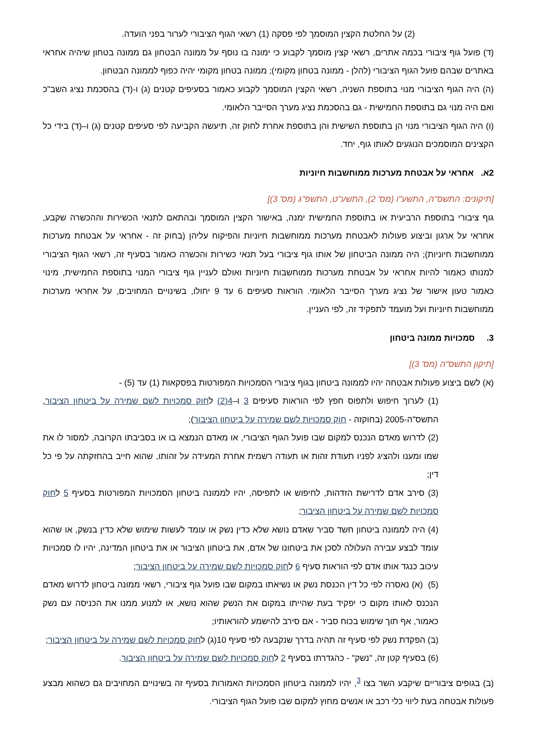(2) על החלטת הקצין המוסמך לפי פסקה (1) רשאי הגוף הציבורי לערור בפני הועדה.
(ד) פועל גוף ציבורי בכמה אתרים, רשאי קצין מוסמך לקבוע כי ימונה בו נוסף על ממונה הבטחון גם ממונה בטחון שיהיה אחראי באתרים שבהם פועל הגוף הציבורי (להלן - ממונה בטחון מקומי); ממונה בטחון מקומי יהיה כפוף לממונה הבטחון.
(ה) היה הגוף הציבורי מנוי בתוספת השניה, רשאי הקצין המוסמך לקבוע כאמור בסעיפים קטנים (ג) ו-(ד) בהסכמת נציג השב"כ ואם היה מנוי גם בתוספת החמישית - גם בהסכמת נציג מערך הסייבר הלאומי.
(ו) היה הגוף הציבורי מנוי הן בתוספת השישית והן בתוספת אחרת לחוק זה, תיעשה הקביעה לפי סעיפים קטנים (ג) ו–(ד) בידי כל הקצינים המוסמכים הנוגעים לאותו גוף, יחד.
2א. אחראי על אבטחת מערכות ממוחשבות חיוניות
[תיקונים: התשס"ה, התשע"ו (מס' 2), התשע"ט, התשפ"ג (מס' 3)]
גוף ציבורי בתוספת הרביעית או בתוספת החמישית ימנה, באישור הקצין המוסמך ובהתאם לתנאי הכשירות וההכשרה שקבע, אחראי על ארגון וביצוע פעולות לאבטחת מערכות ממוחשבות חיוניות והפיקוח עליהן (בחוק זה - אחראי על אבטחת מערכות ממוחשבות חיוניות); היה ממונה הביטחון של אותו גוף ציבורי בעל תנאי כשירות והכשרה כאמור בסעיף זה, רשאי הגוף הציבורי למנותו כאמור להיות אחראי על אבטחת מערכות ממוחשבות חיוניות ואולם לעניין גוף ציבורי המנוי בתוספת החמישית, מינוי כאמור טעון אישור של נציג מערך הסייבר הלאומי. הוראות סעיפים 6 עד 9 יחולו, בשינויים המחויבים, על אחראי מערכות ממוחשבות חיוניות ועל מועמד לתפקיד זה, לפי העניין.
3. סמכויות ממונה ביטחון
[תיקון התשס"ה (מס' 3)]
(א) לשם ביצוע פעולות אבטחה יהיו לממונה ביטחון בגוף ציבורי הסמכויות המפורטות בפסקאות (1) עד (5) -
(1) לערוך חיפוש ולתפוס חפץ לפי הוראות סעיפים 3 ו–4(2) לחוק סמכויות לשם שמירה על ביטחון הציבור, התשס"ה-2005 (בחוקזה - חוק סמכויות לשם שמירה על ביטחון הציבור);
(2) לדרוש מאדם הנכנס למקום שבו פועל הגוף הציבורי, או מאדם הנמצא בו או בסביבתו הקרובה, למסור לו את שמו ומענו ולהציג לפניו תעודת זהות או תעודה רשמית אחרת המעידה על זהותו, שהוא חייב בהחזקתה על פי כל דין;
(3) סירב אדם לדרישת הזדהות, לחיפוש או לתפיסה, יהיו לממונה ביטחון הסמכויות המפורטות בסעיף 5 לחוק סמכויות לשם שמירה על ביטחון הציבור;
(4) היה לממונה ביטחון חשד סביר שאדם נושא שלא כדין נשק או עומד לעשות שימוש שלא כדין בנשק, או שהוא עומד לבצע עבירה העלולה לסכן את ביטחונו של אדם, את ביטחון הציבור או את ביטחון המדינה, יהיו לו סמכויות עיכוב כנגד אותו אדם לפי הוראות סעיף 6 לחוק סמכויות לשם שמירה על ביטחון הציבור;
(5) (א) נאסרה לפי כל דין הכנסת נשק או נשיאתו במקום שבו פועל גוף ציבורי, רשאי ממונה ביטחון לדרוש מאדם הנכנס לאותו מקום כי יפקיד בעת שהייתו במקום את הנשק שהוא נושא, או למנוע ממנו את הכניסה עם נשק כאמור, אף תוך שימוש בכוח סביר - אם סירב להישמע להוראותיו;
(ב) הפקדת נשק לפי סעיף זה תהיה בדרך שנקבעה לפי סעיף 10(ג) לחוק סמכויות לשם שמירה על ביטחון הציבור;
(6) בסעיף קטן זה, "נשק" - כהגדרתו בסעיף 2 לחוק סמכויות לשם שמירה על ביטחון הציבור.
(ב) בגופים ציבוריים שיקבע השר בצו <sup>3</sup>, יהיו לממונה ביטחון הסמכויות האמורות בסעיף זה בשינויים המחויבים גם כשהוא מבצע פעולות אבטחה בעת ליווי כלי רכב או אנשים מחוץ למקום שבו פועל הגוף הציבורי.